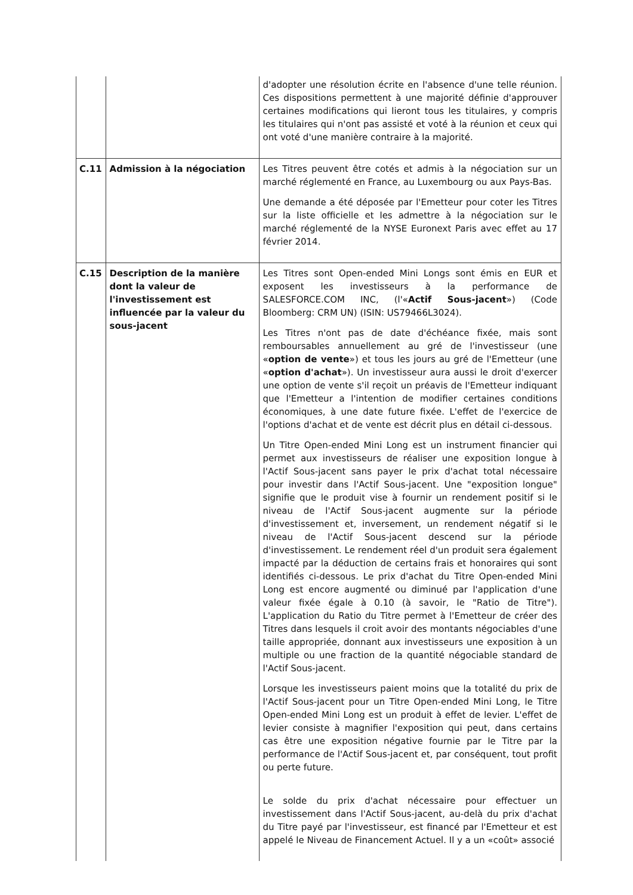| | | d'adopter une résolution écrite en l'absence d'une telle réunion. Ces dispositions permettent à une majorité définie d'approuver certaines modifications qui lieront tous les titulaires, y compris les titulaires qui n'ont pas assisté et voté à la réunion et ceux qui ont voté d'une manière contraire à la majorité. |
| C.11 | Admission à la négociation | Les Titres peuvent être cotés et admis à la négociation sur un marché réglementé en France, au Luxembourg ou aux Pays-Bas. Une demande a été déposée par l'Emetteur pour coter les Titres sur la liste officielle et les admettre à la négociation sur le marché réglementé de la NYSE Euronext Paris avec effet au 17 février 2014. |
| C.15 | Description de la manière dont la valeur de l'investissement est influencée par la valeur du sous-jacent | Les Titres sont Open-ended Mini Longs sont émis en EUR et exposent les investisseurs à la performance de SALESFORCE.COM INC, (l'« Actif Sous-jacent ») (Code Bloomberg: CRM UN) (ISIN: US79466L3024). Les Titres n'ont pas de date d'échéance fixée, mais sont remboursables annuellement au gré de l'investisseur (une « option de vente ») et tous les jours au gré de l'Emetteur (une « option d'achat »). Un investisseur aura aussi le droit d'exercer une option de vente s'il reçoit un préavis de l'Emetteur indiquant que l'Emetteur a l'intention de modifier certaines conditions économiques, à une date future fixée. L'effet de l'exercice de l'options d'achat et de vente est décrit plus en détail ci-dessous. Un Titre Open-ended Mini Long est un instrument financier qui permet aux investisseurs de réaliser une exposition longue à l'Actif Sous-jacent sans payer le prix d'achat total nécessaire pour investir dans l'Actif Sous-jacent. Une "exposition longue" signifie que le produit vise à fournir un rendement positif si le niveau de l'Actif Sous-jacent augmente sur la période d'investissement et, inversement, un rendement négatif si le niveau de l'Actif Sous-jacent descend sur la période d'investissement. Le rendement réel d'un produit sera également impacté par la déduction de certains frais et honoraires qui sont identifiés ci-dessous. Le prix d'achat du Titre Open-ended Mini Long est encore augmenté ou diminué par l'application d'une valeur fixée égale à 0.10 (à savoir, le "Ratio de Titre"). L'application du Ratio du Titre permet à l'Emetteur de créer des Titres dans lesquels il croit avoir des montants négociables d'une taille appropriée, donnant aux investisseurs une exposition à un multiple ou une fraction de la quantité négociable standard de l'Actif Sous-jacent. Lorsque les investisseurs paient moins que la totalité du prix de l'Actif Sous-jacent pour un Titre Open-ended Mini Long, le Titre Open-ended Mini Long est un produit à effet de levier. L'effet de levier consiste à magnifier l'exposition qui peut, dans certains cas être une exposition négative fournie par le Titre par la performance de l'Actif Sous-jacent et, par conséquent, tout profit ou perte future. Le solde du prix d'achat nécessaire pour effectuer un investissement dans l'Actif Sous-jacent, au-delà du prix d'achat du Titre payé par l'investisseur, est financé par l'Emetteur et est appelé le Niveau de Financement Actuel. Il y a un «coût» associé |